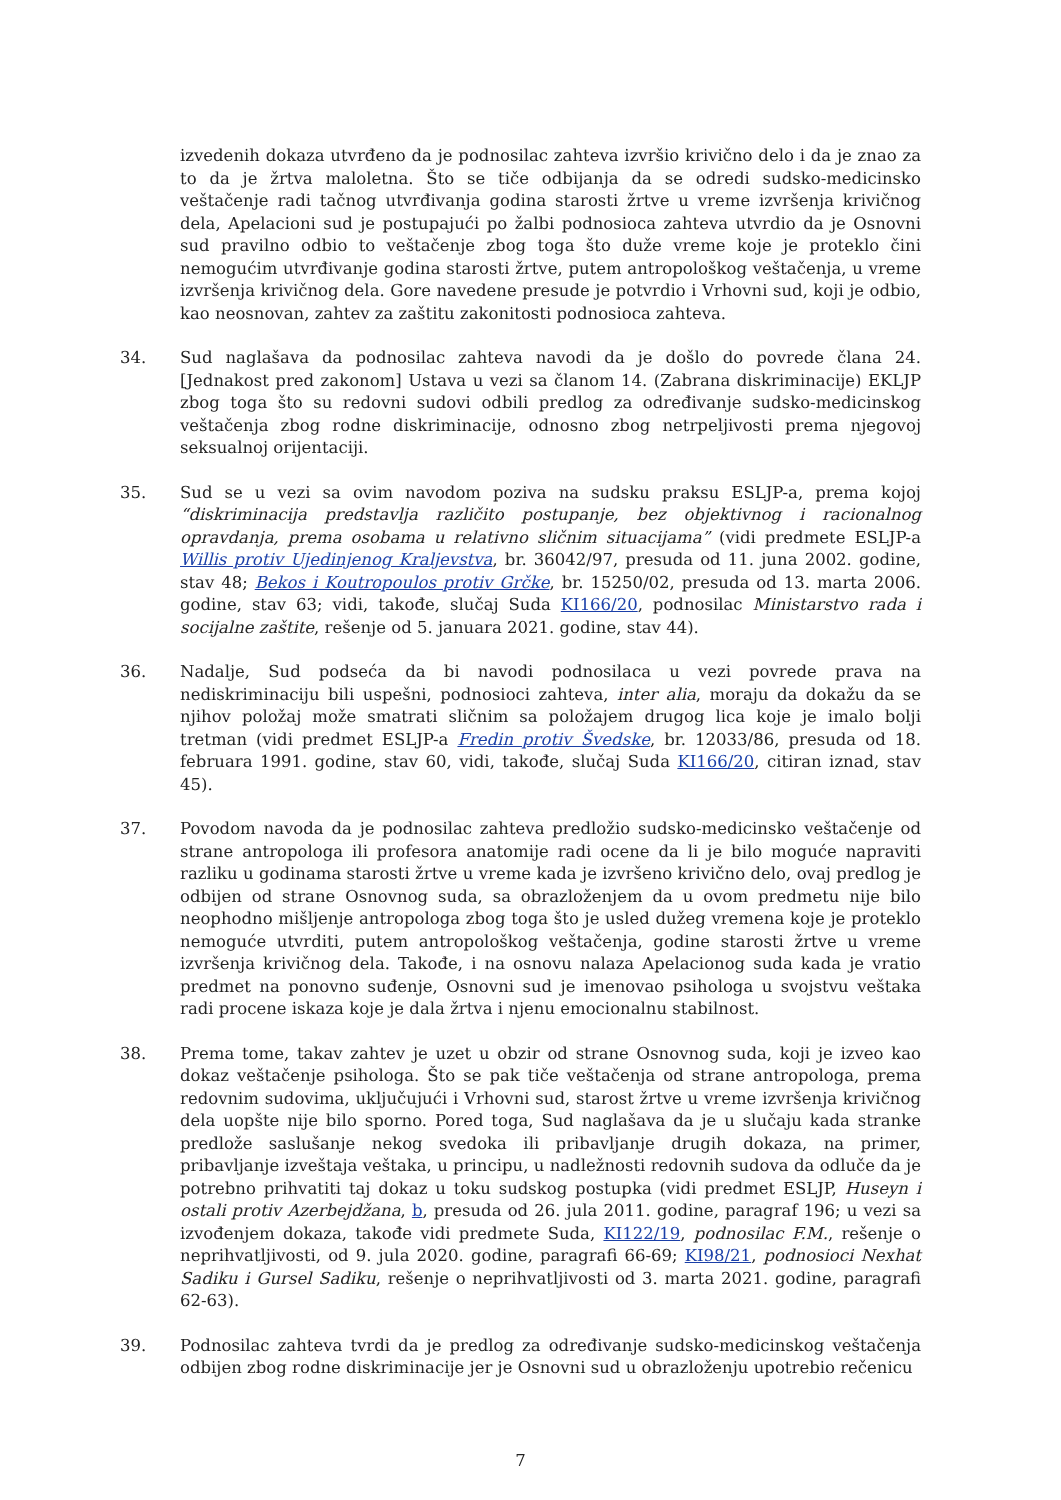izvedenih dokaza utvrđeno da je podnosilac zahteva izvršio krivično delo i da je znao za to da je žrtva maloletna. Što se tiče odbijanja da se odredi sudsko-medicinsko veštačenje radi tačnog utvrđivanja godina starosti žrtve u vreme izvršenja krivičnog dela, Apelacioni sud je postupajući po žalbi podnosioca zahteva utvrdio da je Osnovni sud pravilno odbio to veštačenje zbog toga što duže vreme koje je proteklo čini nemogućim utvrđivanje godina starosti žrtve, putem antropološkog veštačenja, u vreme izvršenja krivičnog dela. Gore navedene presude je potvrdio i Vrhovni sud, koji je odbio, kao neosnovan, zahtev za zaštitu zakonitosti podnosioca zahteva.
34. Sud naglašava da podnosilac zahteva navodi da je došlo do povrede člana 24. [Jednakost pred zakonom] Ustava u vezi sa članom 14. (Zabrana diskriminacije) EKLJP zbog toga što su redovni sudovi odbili predlog za određivanje sudsko-medicinskog veštačenja zbog rodne diskriminacije, odnosno zbog netrpeljivosti prema njegovoj seksualnoj orijentaciji.
35. Sud se u vezi sa ovim navodom poziva na sudsku praksu ESLJP-a, prema kojoj “diskriminacija predstavlja različito postupanje, bez objektivnog i racionalnog opravdanja, prema osobama u relativno sličnim situacijama” (vidi predmete ESLJP-a Willis protiv Ujedinjenog Kraljevstva, br. 36042/97, presuda od 11. juna 2002. godine, stav 48; Bekos i Koutropoulos protiv Grčke, br. 15250/02, presuda od 13. marta 2006. godine, stav 63; vidi, takođe, slučaj Suda KI166/20, podnosilac Ministarstvo rada i socijalne zaštite, rešenje od 5. januara 2021. godine, stav 44).
36. Nadalje, Sud podseća da bi navodi podnosilaca u vezi povrede prava na nediskriminaciju bili uspešni, podnosioci zahteva, inter alia, moraju da dokažu da se njihov položaj može smatrati sličnim sa položajem drugog lica koje je imalo bolji tretman (vidi predmet ESLJP-a Fredin protiv Švedske, br. 12033/86, presuda od 18. februara 1991. godine, stav 60, vidi, takođe, slučaj Suda KI166/20, citiran iznad, stav 45).
37. Povodom navoda da je podnosilac zahteva predložio sudsko-medicinsko veštačenje od strane antropologa ili profesora anatomije radi ocene da li je bilo moguće napraviti razliku u godinama starosti žrtve u vreme kada je izvršeno krivično delo, ovaj predlog je odbijen od strane Osnovnog suda, sa obrazloženjem da u ovom predmetu nije bilo neophodno mišljenje antropologa zbog toga što je usled dužeg vremena koje je proteklo nemoguće utvrditi, putem antropološkog veštačenja, godine starosti žrtve u vreme izvršenja krivičnog dela. Takođe, i na osnovu nalaza Apelacionog suda kada je vratio predmet na ponovno suđenje, Osnovni sud je imenovao psihologa u svojstvu veštaka radi procene iskaza koje je dala žrtva i njenu emocionalnu stabilnost.
38. Prema tome, takav zahtev je uzet u obzir od strane Osnovnog suda, koji je izveo kao dokaz veštačenje psihologa. Što se pak tiče veštačenja od strane antropologa, prema redovnim sudovima, uključujući i Vrhovni sud, starost žrtve u vreme izvršenja krivičnog dela uopšte nije bilo sporno. Pored toga, Sud naglašava da je u slučaju kada stranke predlože saslušanje nekog svedoka ili pribavljanje drugih dokaza, na primer, pribavljanje izveštaja veštaka, u principu, u nadležnosti redovnih sudova da odluče da je potrebno prihvatiti taj dokaz u toku sudskog postupka (vidi predmet ESLJP, Huseyn i ostali protiv Azerbejdžana, b, presuda od 26. jula 2011. godine, paragraf 196; u vezi sa izvođenjem dokaza, takođe vidi predmete Suda, KI122/19, podnosilac F.M., rešenje o neprihvatljivosti, od 9. jula 2020. godine, paragrafi 66-69; KI98/21, podnosioci Nexhat Sadiku i Gursel Sadiku, rešenje o neprihvatljivosti od 3. marta 2021. godine, paragrafi 62-63).
39. Podnosilac zahteva tvrdi da je predlog za određivanje sudsko-medicinskog veštačenja odbijen zbog rodne diskriminacije jer je Osnovni sud u obrazloženju upotrebio rečenicu
7